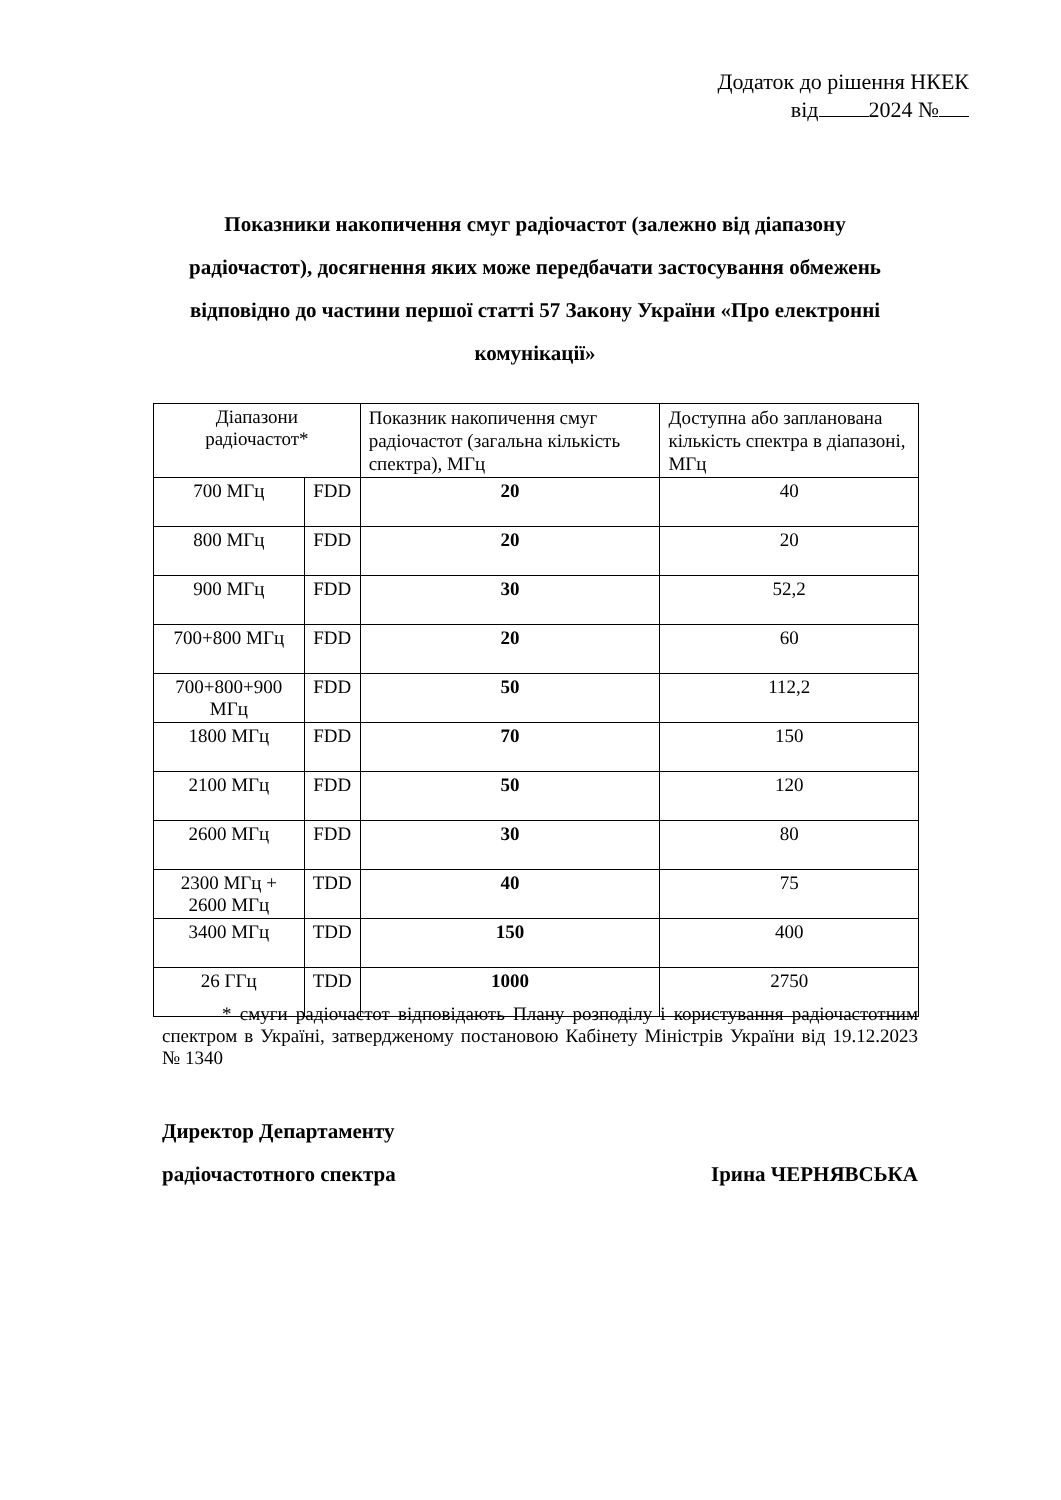Додаток до рішення НКЕК
від 2024 №
Показники накопичення смуг радіочастот (залежно від діапазону радіочастот), досягнення яких може передбачати застосування обмежень відповідно до частини першої статті 57 Закону України «Про електронні комунікації»
| Діапазони радіочастот* | | Показник накопичення смуг радіочастот (загальна кількість спектра), МГц | Доступна або запланована кількість спектра в діапазоні, МГц |
| --- | --- | --- | --- |
| 700 МГц | FDD | 20 | 40 |
| 800 МГц | FDD | 20 | 20 |
| 900 МГц | FDD | 30 | 52,2 |
| 700+800 МГц | FDD | 20 | 60 |
| 700+800+900 МГц | FDD | 50 | 112,2 |
| 1800 МГц | FDD | 70 | 150 |
| 2100 МГц | FDD | 50 | 120 |
| 2600 МГц | FDD | 30 | 80 |
| 2300 МГц + 2600 МГц | TDD | 40 | 75 |
| 3400 МГц | TDD | 150 | 400 |
| 26 ГГц | TDD | 1000 | 2750 |
* смуги радіочастот відповідають Плану розподілу і користування радіочастотним спектром в Україні, затвердженому постановою Кабінету Міністрів України від 19.12.2023 № 1340
Директор Департаменту
радіочастотного спектра Ірина ЧЕРНЯВСЬКА